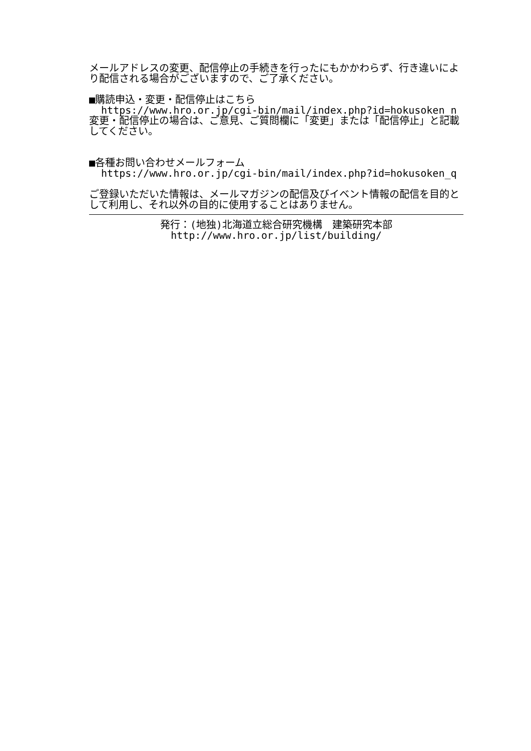メールアドレスの変更、配信停止の手続きを行ったにもかかわらず、行き違いにより配信される場合がございますので、ご了承ください。
■購読申込・変更・配信停止はこちら
https://www.hro.or.jp/cgi-bin/mail/index.php?id=hokusoken_n
変更・配信停止の場合は、ご意見、ご質問欄に「変更」または「配信停止」と記載してください。
■各種お問い合わせメールフォーム
https://www.hro.or.jp/cgi-bin/mail/index.php?id=hokusoken_q
ご登録いただいた情報は、メールマガジンの配信及びイベント情報の配信を目的として利用し、それ以外の目的に使用することはありません。
発行：(地独)北海道立総合研究機構　建築研究本部
http://www.hro.or.jp/list/building/